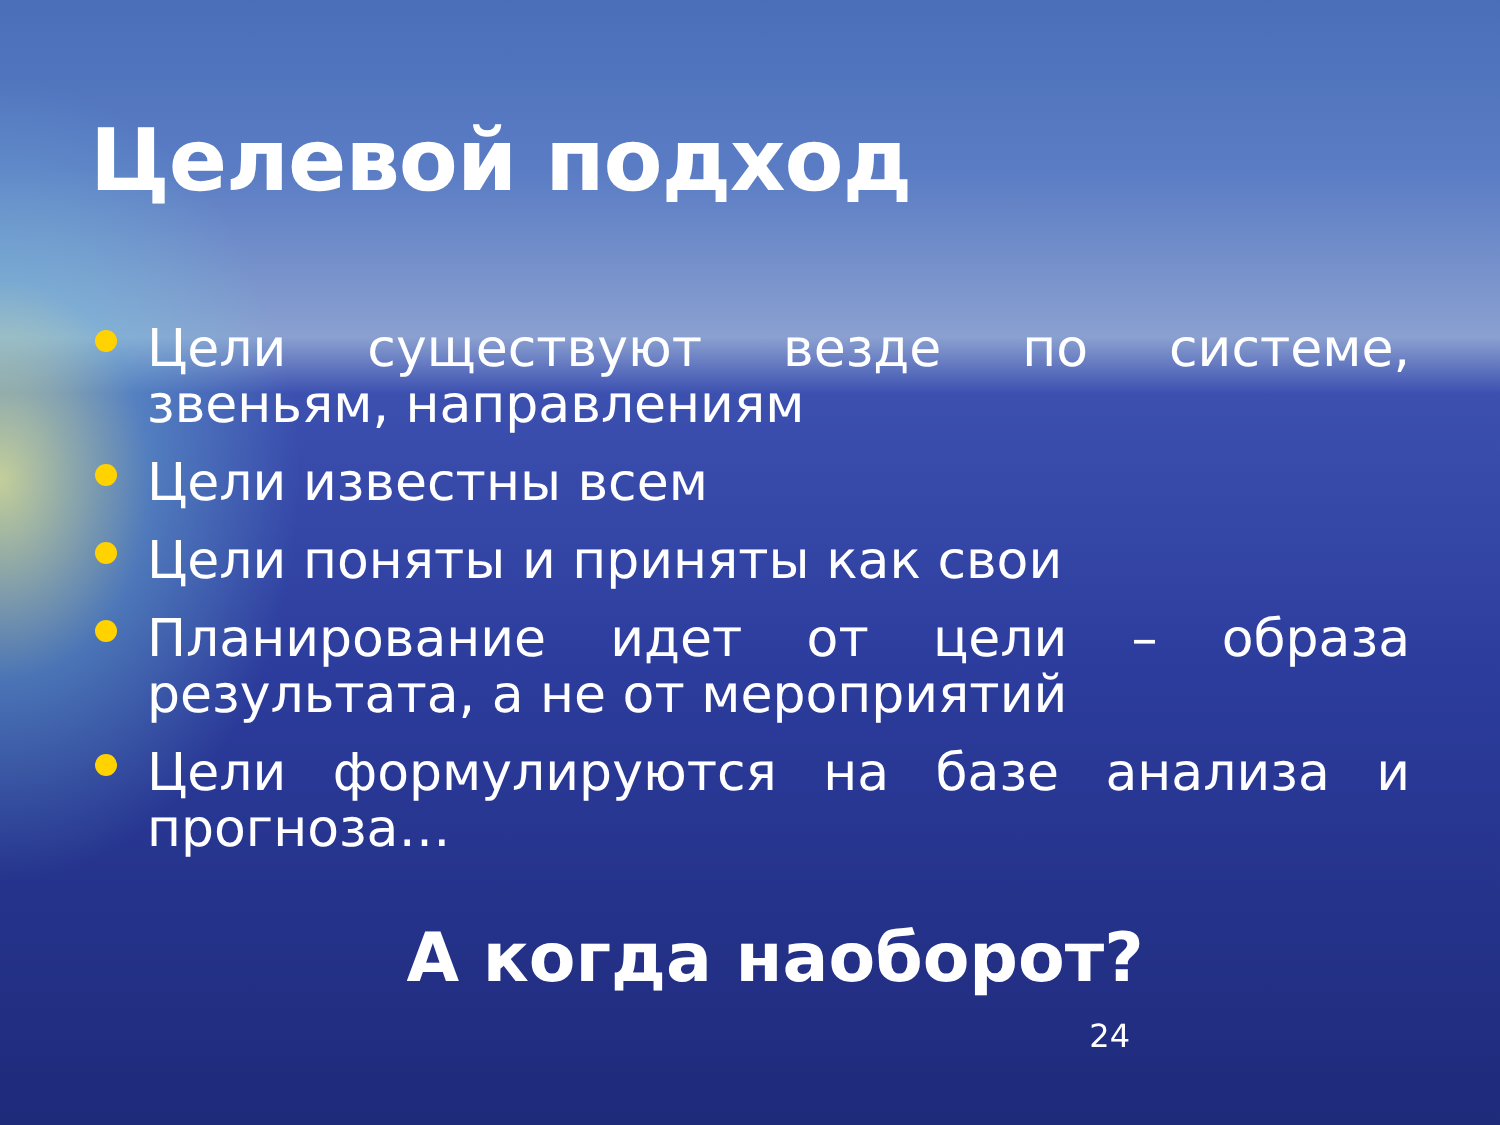Целевой подход
Цели существуют везде по системе, звеньям, направлениям
Цели известны всем
Цели поняты и приняты как свои
Планирование идет от цели – образа результата, а не от мероприятий
Цели формулируются на базе анализа и прогноза…
А когда наоборот?
24